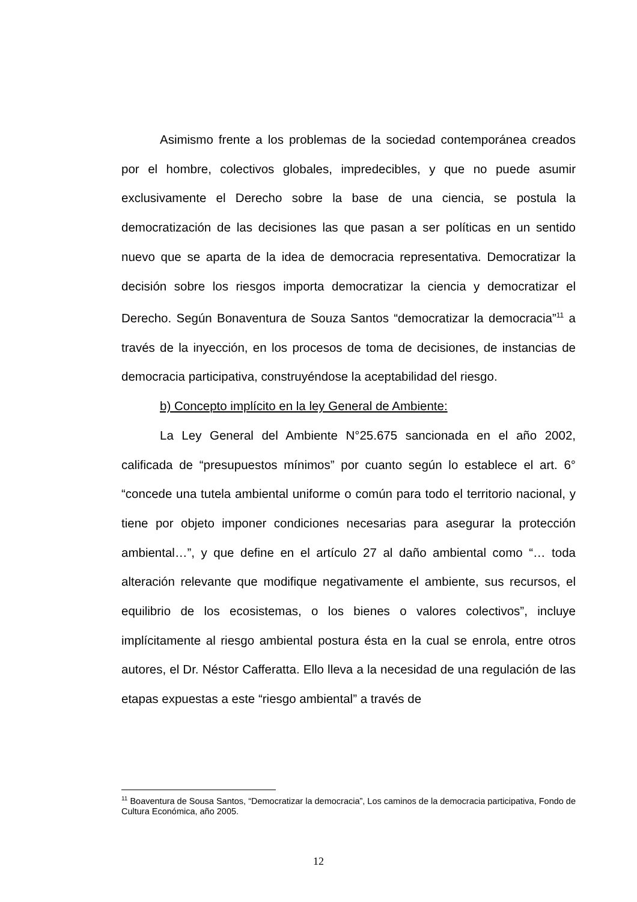Asimismo frente a los problemas de la sociedad contemporánea creados por el hombre, colectivos globales, impredecibles, y que no puede asumir exclusivamente el Derecho sobre la base de una ciencia, se postula la democratización de las decisiones las que pasan a ser políticas en un sentido nuevo que se aparta de la idea de democracia representativa. Democratizar la decisión sobre los riesgos importa democratizar la ciencia y democratizar el Derecho. Según Bonaventura de Souza Santos “democratizar la democracia”<sup>11</sup> a través de la inyección, en los procesos de toma de decisiones, de instancias de democracia participativa, construyéndose la aceptabilidad del riesgo.
b) Concepto implícito en la ley General de Ambiente:
La Ley General del Ambiente N°25.675 sancionada en el año 2002, calificada de “presupuestos mínimos” por cuanto según lo establece el art. 6° “concede una tutela ambiental uniforme o común para todo el territorio nacional, y tiene por objeto imponer condiciones necesarias para asegurar la protección ambiental…”, y que define en el artículo 27 al daño ambiental como “… toda alteración relevante que modifique negativamente el ambiente, sus recursos, el equilibrio de los ecosistemas, o los bienes o valores colectivos”, incluye implícitamente al riesgo ambiental postura ésta en la cual se enrola, entre otros autores, el Dr. Néstor Cafferatta. Ello lleva a la necesidad de una regulación de las etapas expuestas a este “riesgo ambiental” a través de
<sup>11</sup> Boaventura de Sousa Santos, “Democratizar la democracia”, Los caminos de la democracia participativa, Fondo de Cultura Económica, año 2005.
12